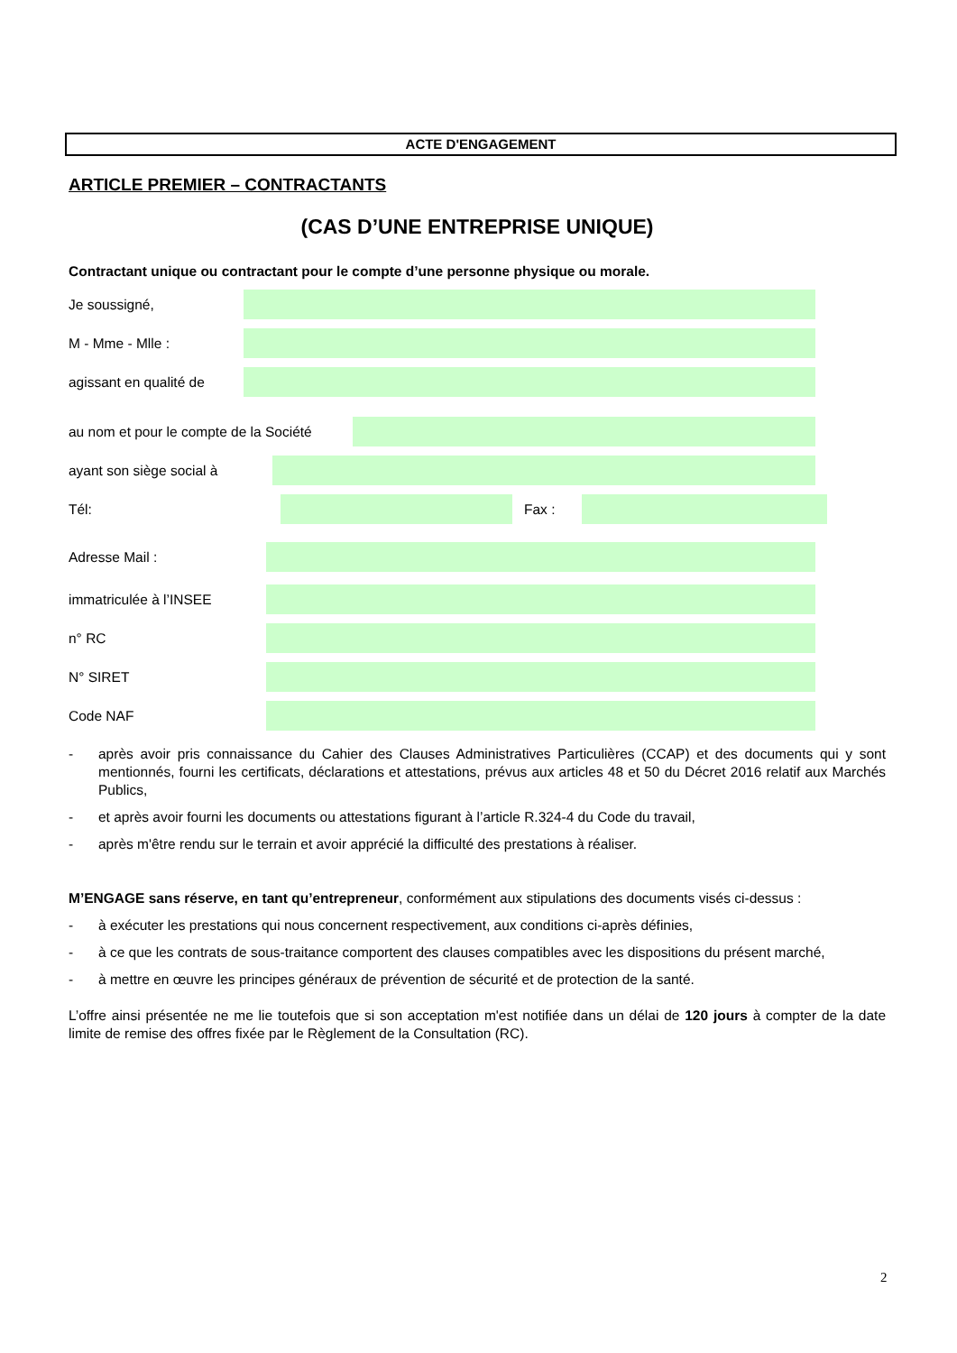ACTE D'ENGAGEMENT
ARTICLE PREMIER – CONTRACTANTS
(CAS D’UNE ENTREPRISE UNIQUE)
Contractant unique ou contractant pour le compte d’une personne physique ou morale.
Je soussigné,
M - Mme - Mlle :
agissant en qualité de
au nom et pour le compte de la Société
ayant son siège social à
Tél: Fax :
Adresse Mail :
immatriculée à l’INSEE
n° RC
N° SIRET
Code NAF
- après avoir pris connaissance du Cahier des Clauses Administratives Particulières (CCAP) et des documents qui y sont mentionnés, fourni les certificats, déclarations et attestations, prévus aux articles 48 et 50 du Décret 2016 relatif aux Marchés Publics,
- et après avoir fourni les documents ou attestations figurant à l’article R.324-4 du Code du travail,
- après m'être rendu sur le terrain et avoir apprécié la difficulté des prestations à réaliser.
M’ENGAGE sans réserve, en tant qu’entrepreneur, conformément aux stipulations des documents visés ci-dessus :
- à exécuter les prestations qui nous concernent respectivement, aux conditions ci-après définies,
- à ce que les contrats de sous-traitance comportent des clauses compatibles avec les dispositions du présent marché,
- à mettre en œuvre les principes généraux de prévention de sécurité et de protection de la santé.
L’offre ainsi présentée ne me lie toutefois que si son acceptation m'est notifiée dans un délai de 120 jours à compter de la date limite de remise des offres fixée par le Règlement de la Consultation (RC).
2